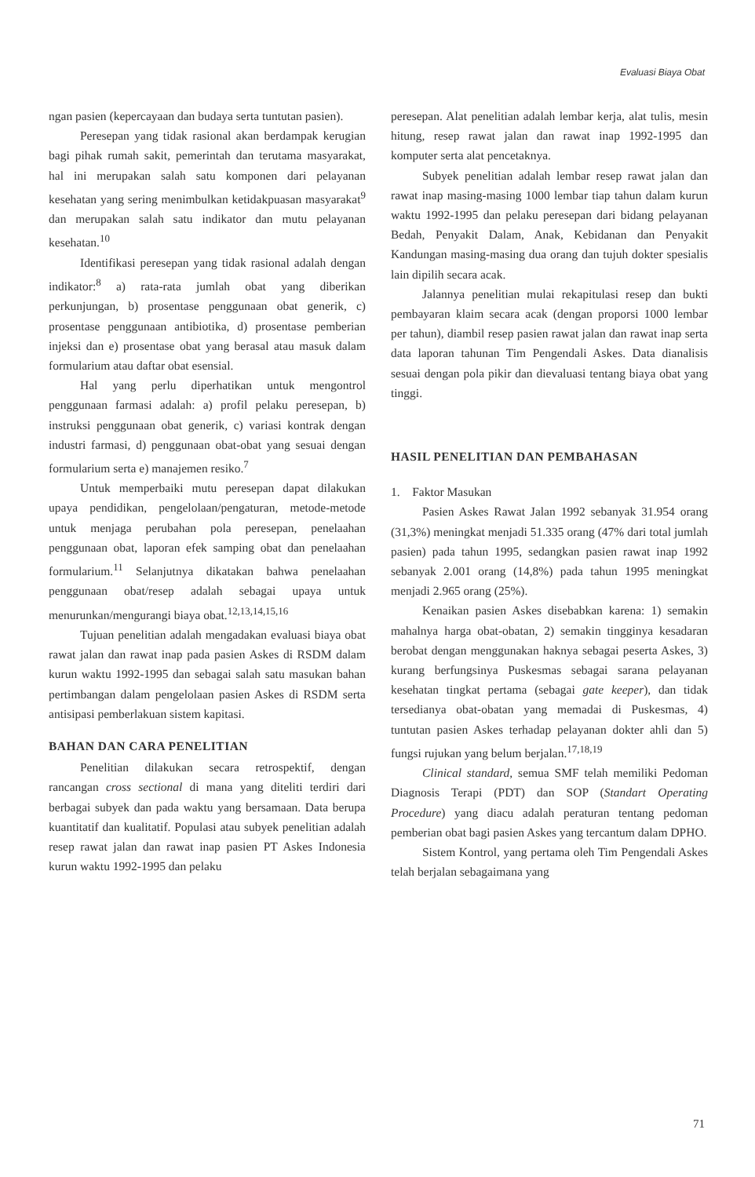Evaluasi Biaya Obat
ngan pasien (kepercayaan dan budaya serta tuntutan pasien).
Peresepan yang tidak rasional akan berdampak kerugian bagi pihak rumah sakit, pemerintah dan terutama masyarakat, hal ini merupakan salah satu komponen dari pelayanan kesehatan yang sering menimbulkan ketidakpuasan masyarakat<sup>9</sup> dan merupakan salah satu indikator dan mutu pelayanan kesehatan.<sup>10</sup>
Identifikasi peresepan yang tidak rasional adalah dengan indikator:<sup>8</sup> a) rata-rata jumlah obat yang diberikan perkunjungan, b) prosentase penggunaan obat generik, c) prosentase penggunaan antibiotika, d) prosentase pemberian injeksi dan e) prosentase obat yang berasal atau masuk dalam formularium atau daftar obat esensial.
Hal yang perlu diperhatikan untuk mengontrol penggunaan farmasi adalah: a) profil pelaku peresepan, b) instruksi penggunaan obat generik, c) variasi kontrak dengan industri farmasi, d) penggunaan obat-obat yang sesuai dengan formularium serta e) manajemen resiko.<sup>7</sup>
Untuk memperbaiki mutu peresepan dapat dilakukan upaya pendidikan, pengelolaan/pengaturan, metode-metode untuk menjaga perubahan pola peresepan, penelaahan penggunaan obat, laporan efek samping obat dan penelaahan formularium.<sup>11</sup> Selanjutnya dikatakan bahwa penelaahan penggunaan obat/resep adalah sebagai upaya untuk menurunkan/mengurangi biaya obat.<sup>12,13,14,15,16</sup>
Tujuan penelitian adalah mengadakan evaluasi biaya obat rawat jalan dan rawat inap pada pasien Askes di RSDM dalam kurun waktu 1992-1995 dan sebagai salah satu masukan bahan pertimbangan dalam pengelolaan pasien Askes di RSDM serta antisipasi pemberlakuan sistem kapitasi.
BAHAN DAN CARA PENELITIAN
Penelitian dilakukan secara retrospektif, dengan rancangan cross sectional di mana yang diteliti terdiri dari berbagai subyek dan pada waktu yang bersamaan. Data berupa kuantitatif dan kualitatif. Populasi atau subyek penelitian adalah resep rawat jalan dan rawat inap pasien PT Askes Indonesia kurun waktu 1992-1995 dan pelaku
peresepan. Alat penelitian adalah lembar kerja, alat tulis, mesin hitung, resep rawat jalan dan rawat inap 1992-1995 dan komputer serta alat pencetaknya.
Subyek penelitian adalah lembar resep rawat jalan dan rawat inap masing-masing 1000 lembar tiap tahun dalam kurun waktu 1992-1995 dan pelaku peresepan dari bidang pelayanan Bedah, Penyakit Dalam, Anak, Kebidanan dan Penyakit Kandungan masing-masing dua orang dan tujuh dokter spesialis lain dipilih secara acak.
Jalannya penelitian mulai rekapitulasi resep dan bukti pembayaran klaim secara acak (dengan proporsi 1000 lembar per tahun), diambil resep pasien rawat jalan dan rawat inap serta data laporan tahunan Tim Pengendali Askes. Data dianalisis sesuai dengan pola pikir dan dievaluasi tentang biaya obat yang tinggi.
HASIL PENELITIAN DAN PEMBAHASAN
1. Faktor Masukan
Pasien Askes Rawat Jalan 1992 sebanyak 31.954 orang (31,3%) meningkat menjadi 51.335 orang (47% dari total jumlah pasien) pada tahun 1995, sedangkan pasien rawat inap 1992 sebanyak 2.001 orang (14,8%) pada tahun 1995 meningkat menjadi 2.965 orang (25%).
Kenaikan pasien Askes disebabkan karena: 1) semakin mahalnya harga obat-obatan, 2) semakin tingginya kesadaran berobat dengan menggunakan haknya sebagai peserta Askes, 3) kurang berfungsinya Puskesmas sebagai sarana pelayanan kesehatan tingkat pertama (sebagai gate keeper), dan tidak tersedianya obat-obatan yang memadai di Puskesmas, 4) tuntutan pasien Askes terhadap pelayanan dokter ahli dan 5) fungsi rujukan yang belum berjalan.<sup>17,18,19</sup>
Clinical standard, semua SMF telah memiliki Pedoman Diagnosis Terapi (PDT) dan SOP (Standart Operating Procedure) yang diacu adalah peraturan tentang pedoman pemberian obat bagi pasien Askes yang tercantum dalam DPHO.
Sistem Kontrol, yang pertama oleh Tim Pengendali Askes telah berjalan sebagaimana yang
71